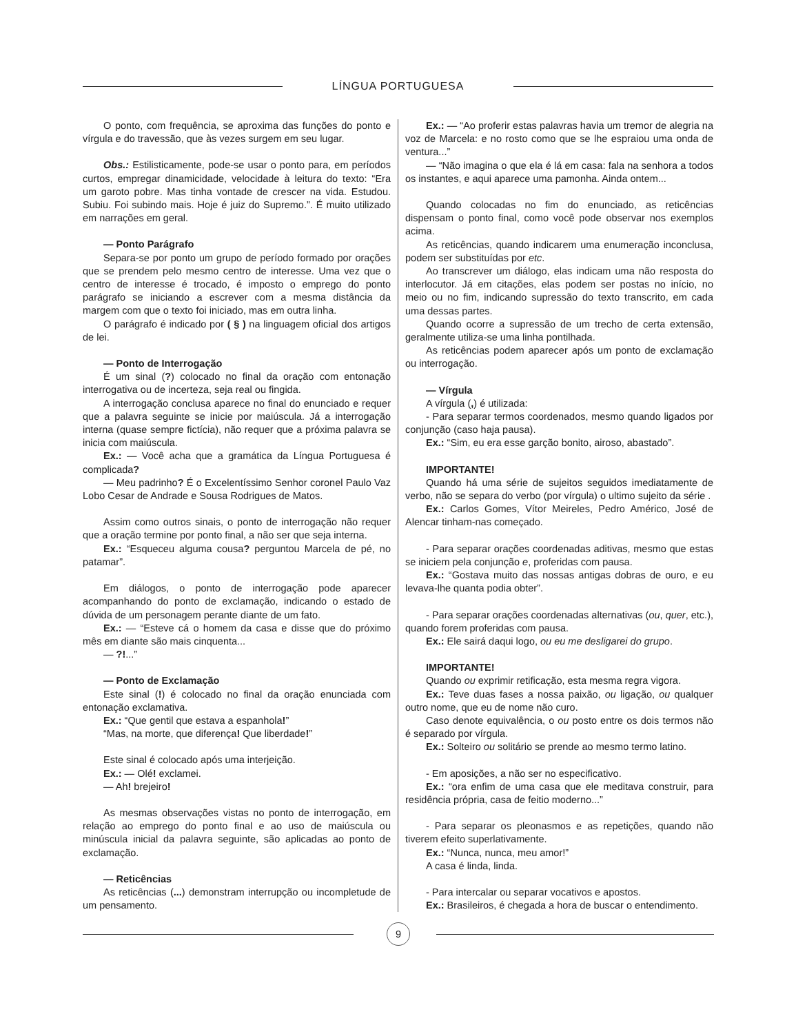LÍNGUA PORTUGUESA
O ponto, com frequência, se aproxima das funções do ponto e vírgula e do travessão, que às vezes surgem em seu lugar.
Obs.: Estilisticamente, pode-se usar o ponto para, em períodos curtos, empregar dinamicidade, velocidade à leitura do texto: “Era um garoto pobre. Mas tinha vontade de crescer na vida. Estudou. Subiu. Foi subindo mais. Hoje é juiz do Supremo.”. É muito utilizado em narrações em geral.
— Ponto Parágrafo
Separa-se por ponto um grupo de período formado por orações que se prendem pelo mesmo centro de interesse. Uma vez que o centro de interesse é trocado, é imposto o emprego do ponto parágrafo se iniciando a escrever com a mesma distância da margem com que o texto foi iniciado, mas em outra linha.
O parágrafo é indicado por ( § ) na linguagem oficial dos artigos de lei.
— Ponto de Interrogação
É um sinal (?) colocado no final da oração com entonação interrogativa ou de incerteza, seja real ou fingida.
A interrogação conclusa aparece no final do enunciado e requer que a palavra seguinte se inicie por maiúscula. Já a interrogação interna (quase sempre fictícia), não requer que a próxima palavra se inicia com maiúscula.
Ex.: — Você acha que a gramática da Língua Portuguesa é complicada?
— Meu padrinho? É o Excelentíssimo Senhor coronel Paulo Vaz Lobo Cesar de Andrade e Sousa Rodrigues de Matos.
Assim como outros sinais, o ponto de interrogação não requer que a oração termine por ponto final, a não ser que seja interna.
Ex.: “Esqueceu alguma cousa? perguntou Marcela de pé, no patamar”.
Em diálogos, o ponto de interrogação pode aparecer acompanhando do ponto de exclamação, indicando o estado de dúvida de um personagem perante diante de um fato.
Ex.: — “Esteve cá o homem da casa e disse que do próximo mês em diante são mais cinquenta...
— ?!...”
— Ponto de Exclamação
Este sinal (!) é colocado no final da oração enunciada com entonação exclamativa.
Ex.: “Que gentil que estava a espanhola!”
“Mas, na morte, que diferença! Que liberdade!”
Este sinal é colocado após uma interjeição.
Ex.: — Olé! exclamei.
— Ah! brejeiro!
As mesmas observações vistas no ponto de interrogação, em relação ao emprego do ponto final e ao uso de maiúscula ou minúscula inicial da palavra seguinte, são aplicadas ao ponto de exclamação.
— Reticências
As reticências (...) demonstram interrupção ou incompletude de um pensamento.
Ex.: — “Ao proferir estas palavras havia um tremor de alegria na voz de Marcela: e no rosto como que se lhe espraiou uma onda de ventura...”
— “Não imagina o que ela é lá em casa: fala na senhora a todos os instantes, e aqui aparece uma pamonha. Ainda ontem...
Quando colocadas no fim do enunciado, as reticências dispensam o ponto final, como você pode observar nos exemplos acima.
As reticências, quando indicarem uma enumeração inconclusa, podem ser substituídas por etc.
Ao transcrever um diálogo, elas indicam uma não resposta do interlocutor. Já em citações, elas podem ser postas no início, no meio ou no fim, indicando supressão do texto transcrito, em cada uma dessas partes.
Quando ocorre a supressão de um trecho de certa extensão, geralmente utiliza-se uma linha pontilhada.
As reticências podem aparecer após um ponto de exclamação ou interrogação.
— Vírgula
A vírgula (,) é utilizada:
- Para separar termos coordenados, mesmo quando ligados por conjunção (caso haja pausa).
Ex.: “Sim, eu era esse garção bonito, airoso, abastado”.
IMPORTANTE!
Quando há uma série de sujeitos seguidos imediatamente de verbo, não se separa do verbo (por vírgula) o ultimo sujeito da série .
Ex.: Carlos Gomes, Vítor Meireles, Pedro Américo, José de Alencar tinham-nas começado.
- Para separar orações coordenadas aditivas, mesmo que estas se iniciem pela conjunção e, proferidas com pausa.
Ex.: “Gostava muito das nossas antigas dobras de ouro, e eu levava-lhe quanta podia obter”.
- Para separar orações coordenadas alternativas (ou, quer, etc.), quando forem proferidas com pausa.
Ex.: Ele sairá daqui logo, ou eu me desligarei do grupo.
IMPORTANTE!
Quando ou exprimir retificação, esta mesma regra vigora.
Ex.: Teve duas fases a nossa paixão, ou ligação, ou qualquer outro nome, que eu de nome não curo.
Caso denote equivalência, o ou posto entre os dois termos não é separado por vírgula.
Ex.: Solteiro ou solitário se prende ao mesmo termo latino.
- Em aposições, a não ser no especificativo.
Ex.: “ora enfim de uma casa que ele meditava construir, para residência própria, casa de feitio moderno...”
- Para separar os pleonasmos e as repetições, quando não tiverem efeito superlativamente.
Ex.: “Nunca, nunca, meu amor!”
A casa é linda, linda.
- Para intercalar ou separar vocativos e apostos.
Ex.: Brasileiros, é chegada a hora de buscar o entendimento.
9